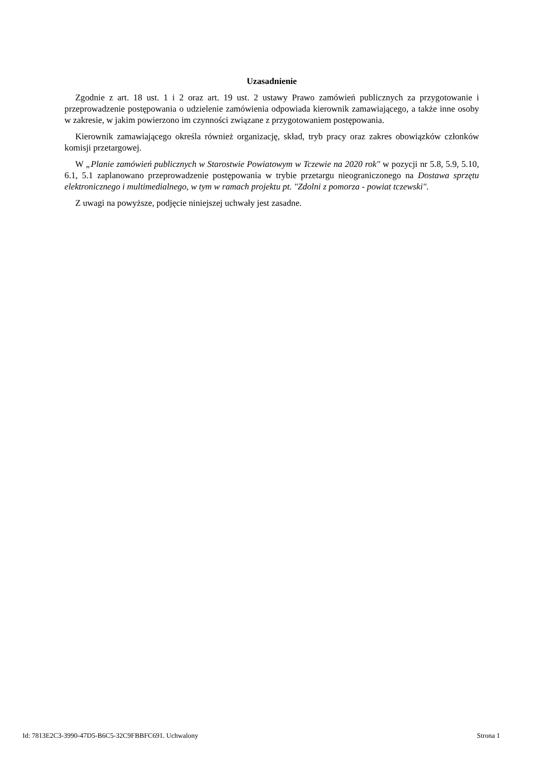Uzasadnienie
Zgodnie z art. 18 ust. 1 i 2 oraz art. 19 ust. 2 ustawy Prawo zamówień publicznych za przygotowanie i przeprowadzenie postępowania o udzielenie zamówienia odpowiada kierownik zamawiającego, a także inne osoby w zakresie, w jakim powierzono im czynności związane z przygotowaniem postępowania.
Kierownik zamawiającego określa również organizację, skład, tryb pracy oraz zakres obowiązków członków komisji przetargowej.
W „Planie zamówień publicznych w Starostwie Powiatowym w Tczewie na 2020 rok" w pozycji nr 5.8, 5.9, 5.10, 6.1, 5.1 zaplanowano przeprowadzenie postępowania w trybie przetargu nieograniczonego na Dostawa sprzętu elektronicznego i multimedialnego, w tym w ramach projektu pt. "Zdolni z pomorza - powiat tczewski".
Z uwagi na powyższe, podjęcie niniejszej uchwały jest zasadne.
Id: 7813E2C3-3990-47D5-B6C5-32C9FBBFC691. Uchwalony Strona 1